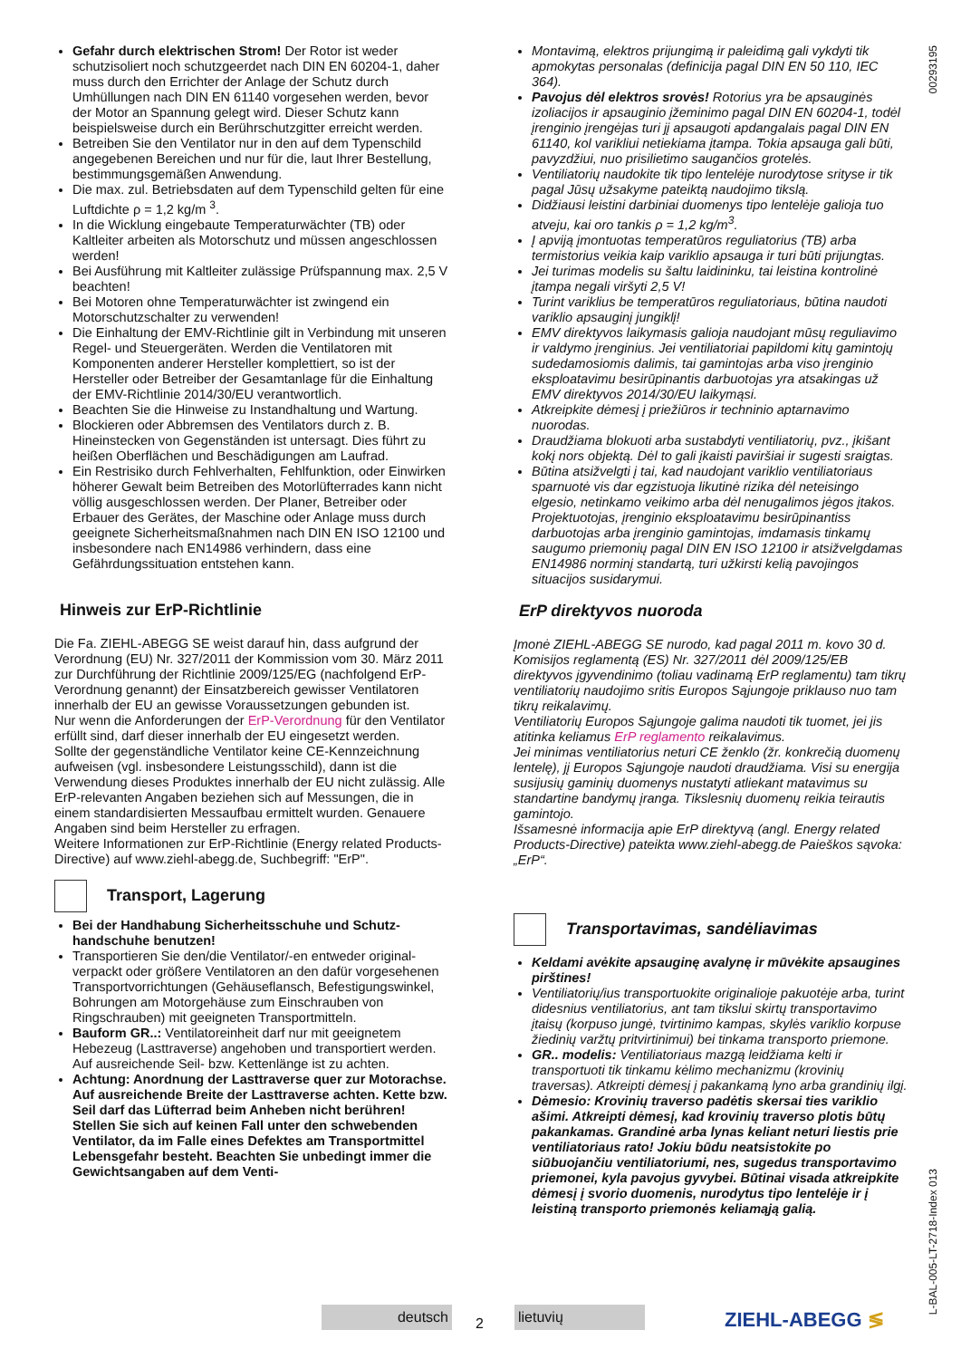Gefahr durch elektrischen Strom! Der Rotor ist weder schutzisoliert noch schutzgeerdet nach DIN EN 60204-1, daher muss durch den Errichter der Anlage der Schutz durch Umhüllungen nach DIN EN 61140 vorgesehen werden, bevor der Motor an Spannung gelegt wird. Dieser Schutz kann beispielsweise durch ein Berührschutzgitter erreicht werden.
Betreiben Sie den Ventilator nur in den auf dem Typenschild angegebenen Bereichen und nur für die, laut Ihrer Bestel­lung, bestimmungsgemäßen Anwendung.
Die max. zul. Betriebsdaten auf dem Typenschild gelten für eine Luftdichte ρ = 1,2 kg/m <sup>3</sup>.
In die Wicklung eingebaute Temperaturwächter (TB) oder Kaltleiter arbeiten als Motorschutz und müssen ange­schlossen werden!
Bei Ausführung mit Kaltleiter zulässige Prüfspannung max. 2,5 V beachten!
Bei Motoren ohne Temperaturwächter ist zwingend ein Motorschutzschalter zu verwenden!
Die Einhaltung der EMV-Richtlinie gilt in Verbindung mit unseren Regel- und Steuergeräten. Werden die Ventilatoren mit Komponenten anderer Hersteller komplettiert, so ist der Hersteller oder Betreiber der Gesamtanlage für die Einhal­tung der EMV-Richtlinie 2014/30/EU verantwortlich.
Beachten Sie die Hinweise zu Instandhaltung und Wartung.
Blockieren oder Abbremsen des Ventilators durch z. B. Hineinstecken von Gegenständen ist untersagt. Dies führt zu heißen Oberflächen und Beschädigungen am Laufrad.
Ein Restrisiko durch Fehlverhalten, Fehlfunktion, oder Einwirken höherer Gewalt beim Betreiben des Motorlüfterr­ades kann nicht völlig ausgeschlossen werden. Der Planer, Betreiber oder Erbauer des Gerätes, der Maschine oder Anlage muss durch geeignete Sicherheitsmaßnahmen nach DIN EN ISO 12100 und insbesondere nach EN14986 verhin­dern, dass eine Gefährdungssituation entstehen kann.
Hinweis zur ErP-Richtlinie
Die Fa. ZIEHL-ABEGG SE weist darauf hin, dass aufgrund der Verordnung (EU) Nr. 327/2011 der Kommission vom 30. März 2011 zur Durchführung der Richtlinie 2009/125/EG (nachfol­gend ErP-Verordnung genannt) der Einsatzbereich gewisser Ventilatoren innerhalb der EU an gewisse Voraussetzungen gebunden ist.
Nur wenn die Anforderungen der ErP-Verordnung für den Venti­lator erfüllt sind, darf dieser innerhalb der EU eingesetzt werden.
Sollte der gegenständliche Ventilator keine CE-Kennzeichnung aufweisen (vgl. insbesondere Leistungsschild), dann ist die Verwendung dieses Produktes innerhalb der EU nicht zulässig. Alle ErP-relevanten Angaben beziehen sich auf Messungen, die in einem standardisierten Messaufbau ermittelt wurden. Genauere Angaben sind beim Hersteller zu erfragen.
Weitere Informationen zur ErP-Richtlinie (Energy related Products-Directive) auf www.ziehl-abegg.de, Suchbegriff: "ErP".
Transport, Lagerung
Bei der Handhabung Sicherheitsschuhe und Schutz­handschuhe benutzen!
Transportieren Sie den/die Ventilator/-en entweder original­verpackt oder größere Ventilatoren an den dafür vorgese­henen Transportvorrichtungen (Gehäuseflansch, Befesti­gungswinkel, Bohrungen am Motorgehäuse zum Einschrauben von Ringschrauben) mit geeigneten Trans­portmitteln.
Bauform GR..: Ventilatoreinheit darf nur mit geeignetem Hebezeug (Lasttraverse) angehoben und transportiert werden. Auf ausreichende Seil- bzw. Kettenlänge ist zu achten.
Achtung: Anordnung der Lasttraverse quer zur Motor­achse. Auf ausreichende Breite der Lasttraverse achten. Kette bzw. Seil darf das Lüfterrad beim Anheben nicht berühren! Stellen Sie sich auf keinen Fall unter den schwebenden Ventilator, da im Falle eines Defektes am Transportmittel Lebensgefahr besteht. Beachten Sie unbedingt immer die Gewichtsangaben auf dem Venti-
Montavimą, elektros prijungimą ir paleidimą gali vykdyti tik apmokytas personalas (definicija pagal DIN EN 50 110, IEC 364).
Pavojus dėl elektros srovės! Rotorius yra be apsauginės izoliacijos ir apsauginio įžeminimo pagal DIN EN 60204-1, todėl įrenginio įrengėjas turi jį apsaugoti apdangalais pagal DIN EN 61140, kol varikliui netiekiama įtampa. Tokia apsauga gali būti, pavyzdžiui, nuo prisilietimo saugančios grotelės.
Ventiliatorių naudokite tik tipo lentelėje nurodytose srityse ir tik pagal Jūsų užsakyme pateiktą naudojimo tikslą.
Didžiausi leistini darbiniai duomenys tipo lentelėje galioja tuo atveju, kai oro tankis ρ = 1,2 kg/m<sup>3</sup>.
Į apviją įmontuotas temperatūros reguliatorius (TB) arba termistorius veikia kaip variklio apsauga ir turi būti prijungtas.
Jei turimas modelis su šaltu laidininku, tai leistina kontrolinė įtampa negali viršyti 2,5 V!
Turint variklius be temperatūros reguliatoriaus, būtina naudoti variklio apsauginį jungiklį!
EMV direktyvos laikymasis galioja naudojant mūsų reguliavimo ir valdymo įrenginius. Jei ventiliatoriai papildomi kitų gamintojų sudedamosiomis dalimis, tai gamintojas arba viso įrenginio eksploatavimu besirūpinantis darbuotojas yra atsakingas už EMV direktyvos 2014/30/EU laikymąsi.
Atkreipkite dėmesį į priežiūros ir techninio aptarnavimo nuorodas.
Draudžiama blokuoti arba sustabdyti ventiliatorių, pvz., įkišant kokį nors objektą. Dėl to gali įkaisti paviršiai ir sugesti sraigtas.
Būtina atsižvelgti į tai, kad naudojant variklio ventiliatoriaus sparnuotė vis dar egzistuoja likutinė rizika dėl neteisingo elgesio, netinkamo veikimo arba dėl nenugalimos jėgos įtakos. Projektuotojas, įrenginio eksploatavimu besirūpinantiss darbuotojas arba įrenginio gamintojas, imdamasis tinkamų saugumo priemonių pagal DIN EN ISO 12100 ir atsižvelgdamas EN14986 norminį standartą, turi užkirsti kelią pavojingos situacijos susidarymui.
ErP direktyvos nuoroda
Įmonė ZIEHL-ABEGG SE nurodo, kad pagal 2011 m. kovo 30 d. Komisijos reglamentą (ES) Nr. 327/2011 dėl 2009/125/EB direktyvos įgyvendinimo (toliau vadinamą ErP reglamentu) tam tikrų ventiliatorių naudojimo sritis Europos Sąjungoje priklauso nuo tam tikrų reikalavimų.
Ventiliatorių Europos Sąjungoje galima naudoti tik tuomet, jei jis atitinka keliamus ErP reglamento reikalavimus.
Jei minimas ventiliatorius neturi CE ženklo (žr. konkrečią duomenų lentelę), jį Europos Sąjungoje naudoti draudžiama. Visi su energija susijusių gaminių duomenys nustatyti atliekant matavimus su standartine bandymų įranga. Tikslesnių duomenų reikia teirautis gamintojo.
Išsamesnė informacija apie ErP direktyvą (angl. Energy related Products-Directive) pateikta www.ziehl-abegg.de Paieškos sąvoka:„ErP“.
Transportavimas, sandėliavimas
Keldami avėkite apsauginę avalynę ir mūvėkite apsaugines pirštines!
Ventiliatorių/ius transportuokite originalioje pakuotėje arba, turint didesnius ventiliatorius, ant tam tikslui skirtų transportavimo įtaisų (korpuso jungė, tvirtinimo kampas, skylės variklio korpuse žiedinių varžtų pritvirtinimui) bei tinkama transporto priemone.
GR.. modelis: Ventiliatoriaus mazgą leidžiama kelti ir transportuoti tik tinkamu kėlimo mechanizmu (krovinių traversas). Atkreipti dėmesį į pakankamą lyno arba grandinių ilgį.
Dėmesio: Krovinių traverso padėtis skersai ties variklio ašimi. Atkreipti dėmesį, kad krovinių traverso plotis būtų pakankamas. Grandinė arba lynas keliant neturi liestis prie ventiliatoriaus rato! Jokiu būdu neatsistokite po siūbuojančiu ventiliatoriumi, nes, sugedus transportavimo priemonei, kyla pavojus gyvybei. Būtinai visada atkreipkite dėmesį į svorio duomenis, nurodytus tipo lentelėje ir į leistiną transporto priemonės keliamąją galią.
00293195
L-BAL-005-LT-2718-Index 013
deutsch
2
lietuvių ZIEHL-ABEGG ≶